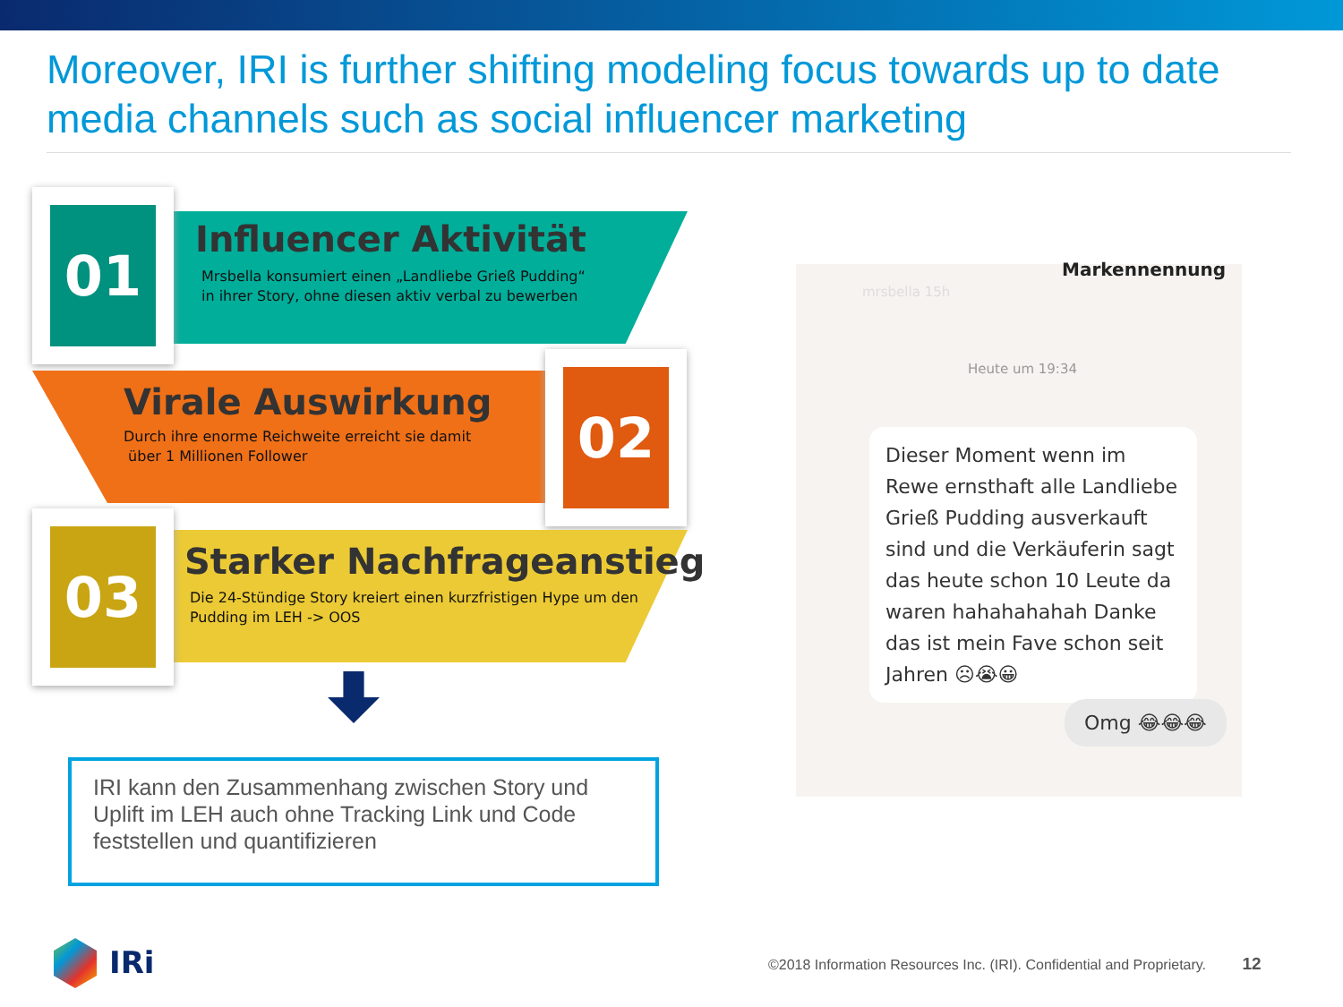Moreover, IRI is further shifting modeling focus towards up to date media channels such as social influencer marketing
01
Influencer Aktivität
Mrsbella konsumiert einen „Landliebe Grieß Pudding“
in ihrer Story, ohne diesen aktiv verbal zu bewerben
02
Virale Auswirkung
Durch ihre enorme Reichweite erreicht sie damit
über 1 Millionen Follower
03
Starker Nachfrageanstieg
Die 24-Stündige Story kreiert einen kurzfristigen Hype um den
Pudding im LEH -> OOS
IRI kann den Zusammenhang zwischen Story und Uplift im LEH auch ohne Tracking Link und Code feststellen und quantifizieren
mrsbella 15h
Markennennung
Heute um 19:34
Dieser Moment wenn im Rewe ernsthaft alle Landliebe Grieß Pudding ausverkauft sind und die Verkäuferin sagt das heute schon 10 Leute da waren hahahahahah Danke das ist mein Fave schon seit Jahren ☹😭😀
Omg 😂😂😂
IRi
©2018 Information Resources Inc. (IRI). Confidential and Proprietary. 12